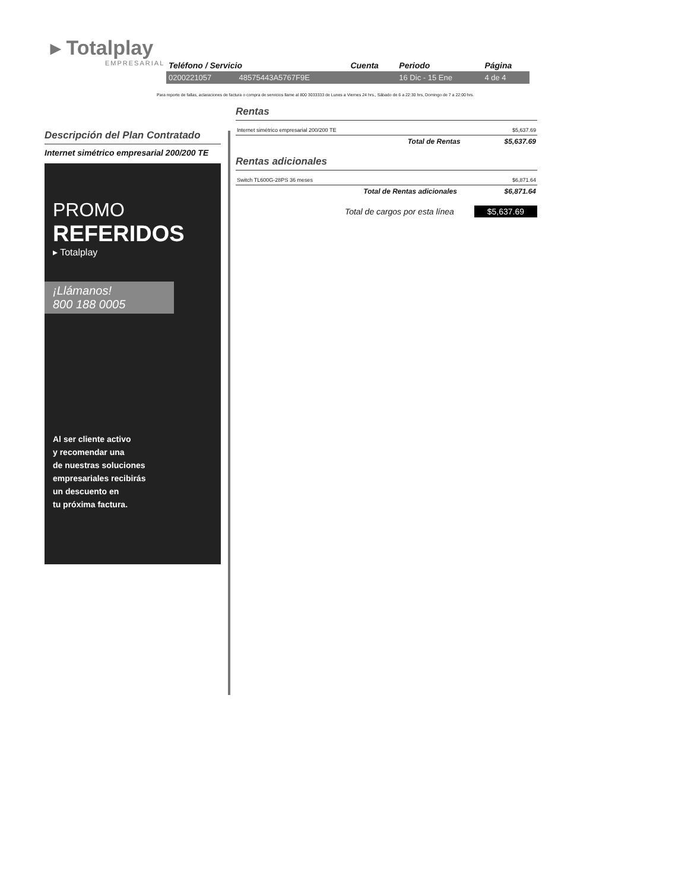▸ Totalplay
EMPRESARIAL
| Teléfono / Servicio | | Cuenta | Periodo | Página |
| --- | --- | --- | --- | --- |
| 0200221057 | 48575443A5767F9E | | 16 Dic - 15 Ene | 4 de 4 |
Para reporte de fallas, aclaraciones de factura o compra de servicios llame al 800 3033333 de Lunes a Viernes 24 hrs., Sábado de 6 a 22:30 hrs, Domingo de 7 a 22:00 hrs.
Descripción del Plan Contratado
Internet simétrico empresarial 200/200 TE
PROMO
REFERIDOS
▸ Totalplay
¡Llámanos!
800 188 0005
Al ser cliente activo
y recomendar una
de nuestras soluciones
empresariales recibirás
un descuento en
tu próxima factura.
Rentas
| Internet simétrico empresarial 200/200 TE | $5,637.69 |
| Total de Rentas | $5,637.69 |
Rentas adicionales
| Switch TL600G-28PS 36 meses | $6,871.64 |
| Total de Rentas adicionales | $6,871.64 |
Total de cargos por esta línea $5,637.69